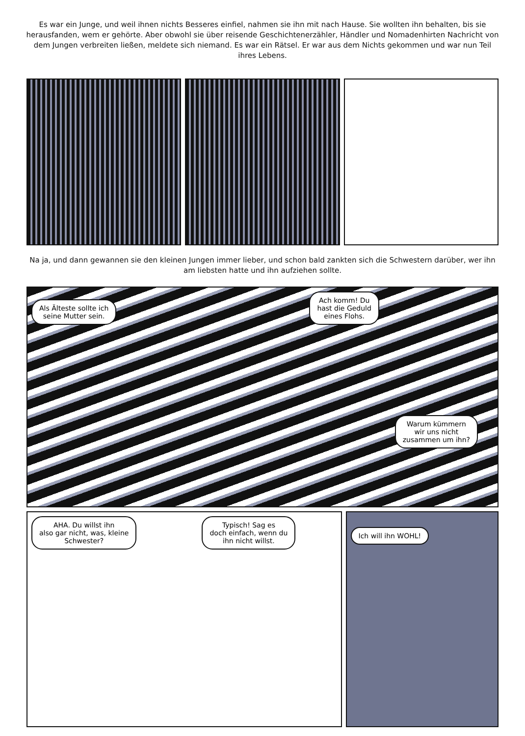Es war ein Junge, und weil ihnen nichts Besseres einfiel, nahmen sie ihn mit nach Hause. Sie wollten ihn behalten, bis sie herausfanden, wem er gehörte. Aber obwohl sie über reisende Geschichtenerzähler, Händler und Nomadenhirten Nachricht von dem Jungen verbreiten ließen, meldete sich niemand. Es war ein Rätsel. Er war aus dem Nichts gekommen und war nun Teil ihres Lebens.
Na ja, und dann gewannen sie den kleinen Jungen immer lieber, und schon bald zankten sich die Schwestern darüber, wer ihn am liebsten hatte und ihn aufziehen sollte.
Als Älteste sollte ich
seine Mutter sein.
Ach komm! Du
hast die Geduld
eines Flohs.
Warum kümmern
wir uns nicht
zusammen um ihn?
AHA. Du willst ihn
also gar nicht, was, kleine
Schwester?
Typisch! Sag es
doch einfach, wenn du
ihn nicht willst.
Ich will ihn WOHL!